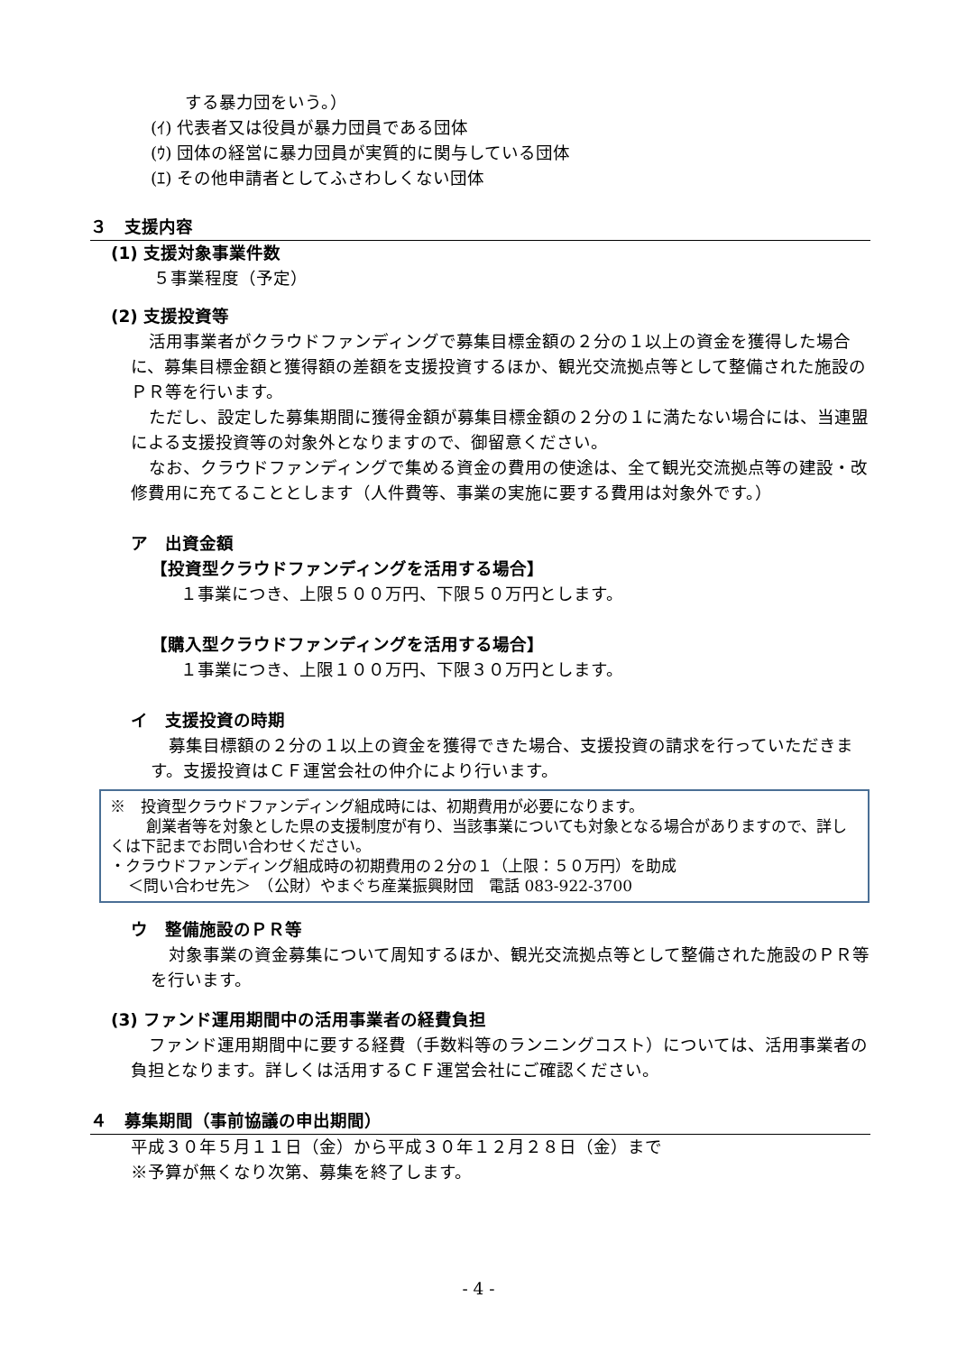する暴力団をいう。）
(ｲ) 代表者又は役員が暴力団員である団体
(ｳ) 団体の経営に暴力団員が実質的に関与している団体
(ｴ) その他申請者としてふさわしくない団体
３　支援内容
(1) 支援対象事業件数
５事業程度（予定）
(2) 支援投資等
活用事業者がクラウドファンディングで募集目標金額の２分の１以上の資金を獲得した場合に、募集目標金額と獲得額の差額を支援投資するほか、観光交流拠点等として整備された施設のＰＲ等を行います。
ただし、設定した募集期間に獲得金額が募集目標金額の２分の１に満たない場合には、当連盟による支援投資等の対象外となりますので、御留意ください。
なお、クラウドファンディングで集める資金の費用の使途は、全て観光交流拠点等の建設・改修費用に充てることとします（人件費等、事業の実施に要する費用は対象外です。）
ア　出資金額
【投資型クラウドファンディングを活用する場合】
１事業につき、上限５００万円、下限５０万円とします。
【購入型クラウドファンディングを活用する場合】
１事業につき、上限１００万円、下限３０万円とします。
イ　支援投資の時期
募集目標額の２分の１以上の資金を獲得できた場合、支援投資の請求を行っていただきます。支援投資はＣＦ運営会社の仲介により行います。
※　投資型クラウドファンディング組成時には、初期費用が必要になります。
創業者等を対象とした県の支援制度が有り、当該事業についても対象となる場合がありますので、詳しくは下記までお問い合わせください。
・クラウドファンディング組成時の初期費用の２分の１（上限：５０万円）を助成
＜問い合わせ先＞　（公財）やまぐち産業振興財団　電話 083-922-3700
ウ　整備施設のＰＲ等
対象事業の資金募集について周知するほか、観光交流拠点等として整備された施設のＰＲ等を行います。
(3) ファンド運用期間中の活用事業者の経費負担
ファンド運用期間中に要する経費（手数料等のランニングコスト）については、活用事業者の負担となります。詳しくは活用するＣＦ運営会社にご確認ください。
４　募集期間（事前協議の申出期間）
平成３０年５月１１日（金）から平成３０年１２月２８日（金）まで
※予算が無くなり次第、募集を終了します。
- 4 -